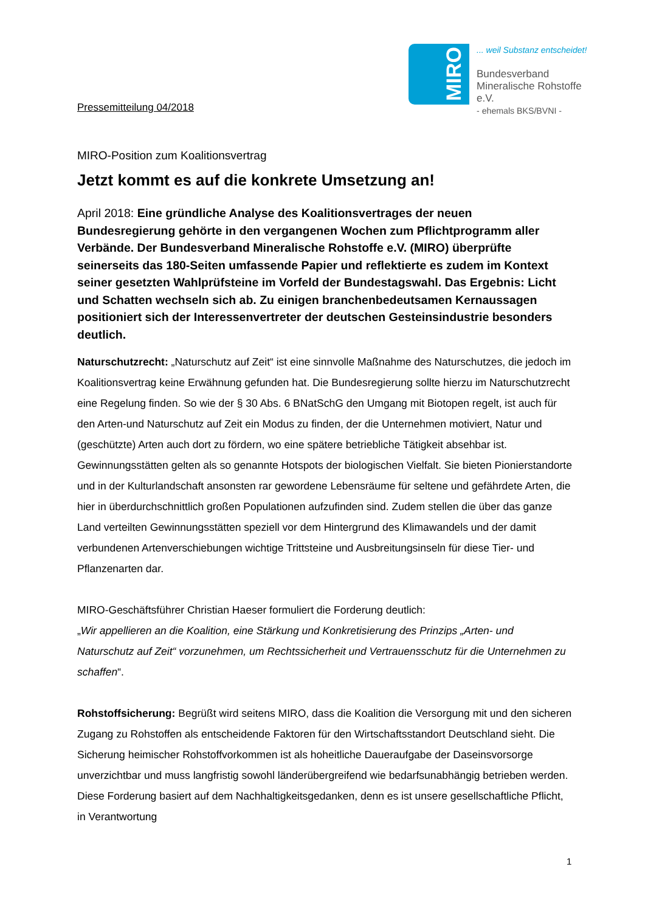MIRO
... weil Substanz entscheidet!
Bundesverband
Mineralische Rohstoffe e.V.
- ehemals BKS/BVNI -
Pressemitteilung 04/2018
MIRO-Position zum Koalitionsvertrag
Jetzt kommt es auf die konkrete Umsetzung an!
April 2018: Eine gründliche Analyse des Koalitionsvertrages der neuen Bundesregierung gehörte in den vergangenen Wochen zum Pflichtprogramm aller Verbände. Der Bundesverband Mineralische Rohstoffe e.V. (MIRO) überprüfte seinerseits das 180-Seiten umfassende Papier und reflektierte es zudem im Kontext seiner gesetzten Wahlprüfsteine im Vorfeld der Bundestagswahl. Das Ergebnis: Licht und Schatten wechseln sich ab. Zu einigen branchenbedeutsamen Kernaussagen positioniert sich der Interessenvertreter der deutschen Gesteinsindustrie besonders deutlich.
Naturschutzrecht: „Naturschutz auf Zeit“ ist eine sinnvolle Maßnahme des Naturschutzes, die jedoch im Koalitionsvertrag keine Erwähnung gefunden hat. Die Bundesregierung sollte hierzu im Naturschutzrecht eine Regelung finden. So wie der § 30 Abs. 6 BNatSchG den Umgang mit Biotopen regelt, ist auch für den Arten-und Naturschutz auf Zeit ein Modus zu finden, der die Unternehmen motiviert, Natur und (geschützte) Arten auch dort zu fördern, wo eine spätere betriebliche Tätigkeit absehbar ist. Gewinnungsstätten gelten als so genannte Hotspots der biologischen Vielfalt. Sie bieten Pionierstandorte und in der Kulturlandschaft ansonsten rar gewordene Lebensräume für seltene und gefährdete Arten, die hier in überdurchschnittlich großen Populationen aufzufinden sind. Zudem stellen die über das ganze Land verteilten Gewinnungsstätten speziell vor dem Hintergrund des Klimawandels und der damit verbundenen Artenverschiebungen wichtige Trittsteine und Ausbreitungsinseln für diese Tier- und Pflanzenarten dar.
MIRO-Geschäftsführer Christian Haeser formuliert die Forderung deutlich:
„Wir appellieren an die Koalition, eine Stärkung und Konkretisierung des Prinzips „Arten- und Naturschutz auf Zeit“ vorzunehmen, um Rechtssicherheit und Vertrauensschutz für die Unternehmen zu schaffen“.
Rohstoffsicherung: Begrüßt wird seitens MIRO, dass die Koalition die Versorgung mit und den sicheren Zugang zu Rohstoffen als entscheidende Faktoren für den Wirtschaftsstandort Deutschland sieht. Die Sicherung heimischer Rohstoffvorkommen ist als hoheitliche Daueraufgabe der Daseinsvorsorge unverzichtbar und muss langfristig sowohl länderübergreifend wie bedarfsunabhängig betrieben werden. Diese Forderung basiert auf dem Nachhaltigkeitsgedanken, denn es ist unsere gesellschaftliche Pflicht, in Verantwortung
1